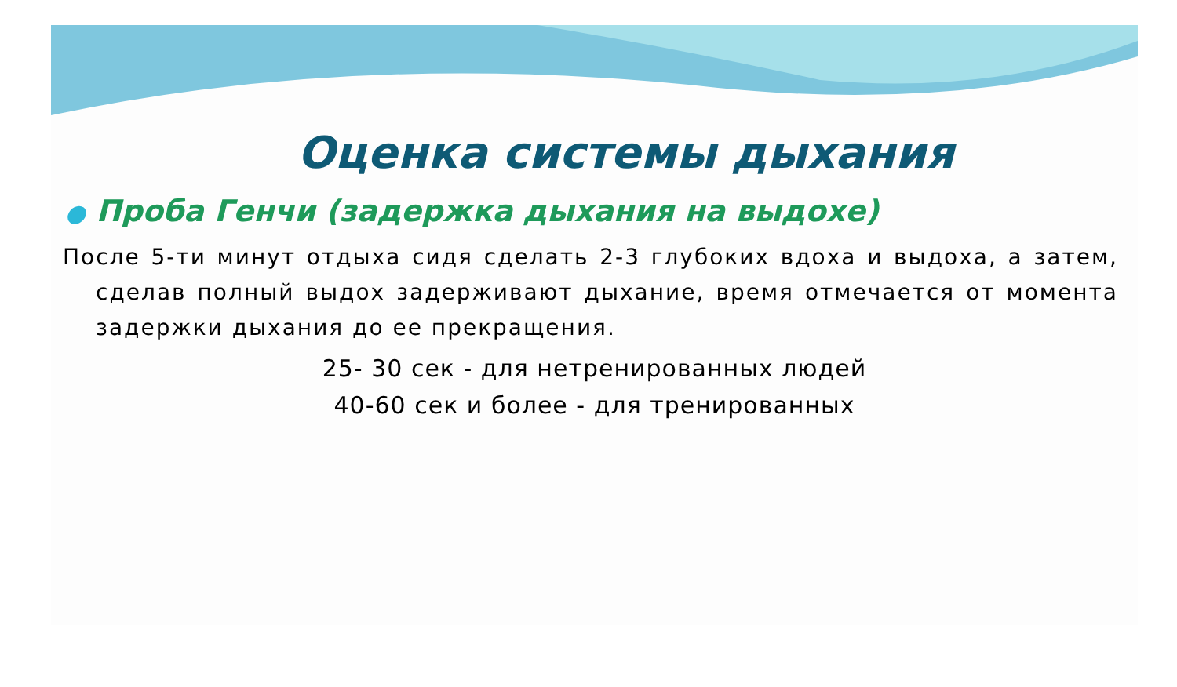Оценка системы дыхания
● Проба Генчи (задержка дыхания на выдохе)
После 5-ти минут отдыха сидя сделать 2-3 глубоких вдоха и выдоха, а затем, сделав полный выдох задерживают дыхание, время отмечается от момента задержки дыхания до ее прекращения.
25- 30 сек - для нетренированных людей
40-60 сек и более - для тренированных